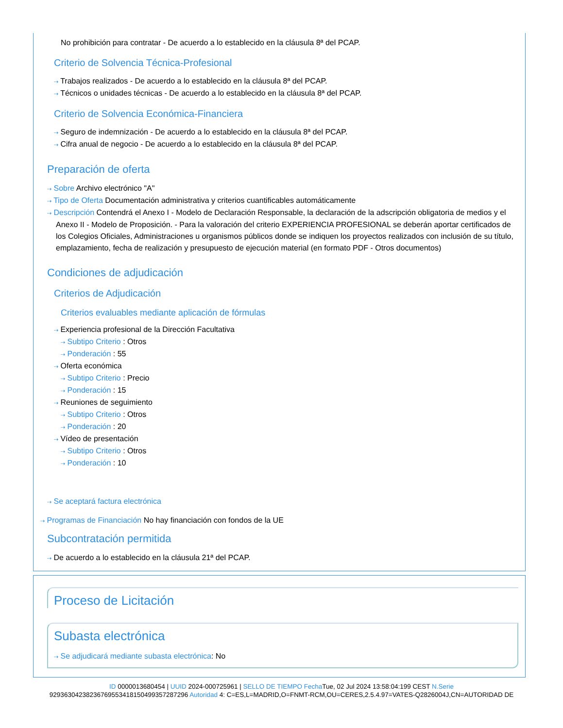No prohibición para contratar - De acuerdo a lo establecido en la cláusula 8ª del PCAP.
Criterio de Solvencia Técnica-Profesional
⇢ Trabajos realizados - De acuerdo a lo establecido en la cláusula 8ª del PCAP.
⇢ Técnicos o unidades técnicas - De acuerdo a lo establecido en la cláusula 8ª del PCAP.
Criterio de Solvencia Económica-Financiera
⇢ Seguro de indemnización - De acuerdo a lo establecido en la cláusula 8ª del PCAP.
⇢ Cifra anual de negocio - De acuerdo a lo establecido en la cláusula 8ª del PCAP.
Preparación de oferta
⇢ Sobre Archivo electrónico "A"
⇢ Tipo de Oferta Documentación administrativa y criterios cuantificables automáticamente
⇢ Descripción Contendrá el Anexo I - Modelo de Declaración Responsable, la declaración de la adscripción obligatoria de medios y el Anexo II - Modelo de Proposición. - Para la valoración del criterio EXPERIENCIA PROFESIONAL se deberán aportar certificados de los Colegios Oficiales, Administraciones u organismos públicos donde se indiquen los proyectos realizados con inclusión de su título, emplazamiento, fecha de realización y presupuesto de ejecución material (en formato PDF - Otros documentos)
Condiciones de adjudicación
Criterios de Adjudicación
Criterios evaluables mediante aplicación de fórmulas
⇢ Experiencia profesional de la Dirección Facultativa
⇢ Subtipo Criterio : Otros
⇢ Ponderación : 55
⇢ Oferta económica
⇢ Subtipo Criterio : Precio
⇢ Ponderación : 15
⇢ Reuniones de seguimiento
⇢ Subtipo Criterio : Otros
⇢ Ponderación : 20
⇢ Vídeo de presentación
⇢ Subtipo Criterio : Otros
⇢ Ponderación : 10
⇢ Se aceptará factura electrónica
⇢ Programas de Financiación No hay financiación con fondos de la UE
Subcontratación permitida
⇢ De acuerdo a lo establecido en la cláusula 21ª del PCAP.
Proceso de Licitación
Subasta electrónica
⇢ Se adjudicará mediante subasta electrónica: No
ID 0000013680454 | UUID 2024-000725961 | SELLO DE TIEMPO Fecha Tue, 02 Jul 2024 13:58:04:199 CEST N.Serie
929363042382367695534181504993572872​96 Autoridad 4: C=ES,L=MADRID,O=FNMT-RCM,OU=CERES,2.5.4.97=VATES-Q2826004J,CN=AUTORIDAD DE